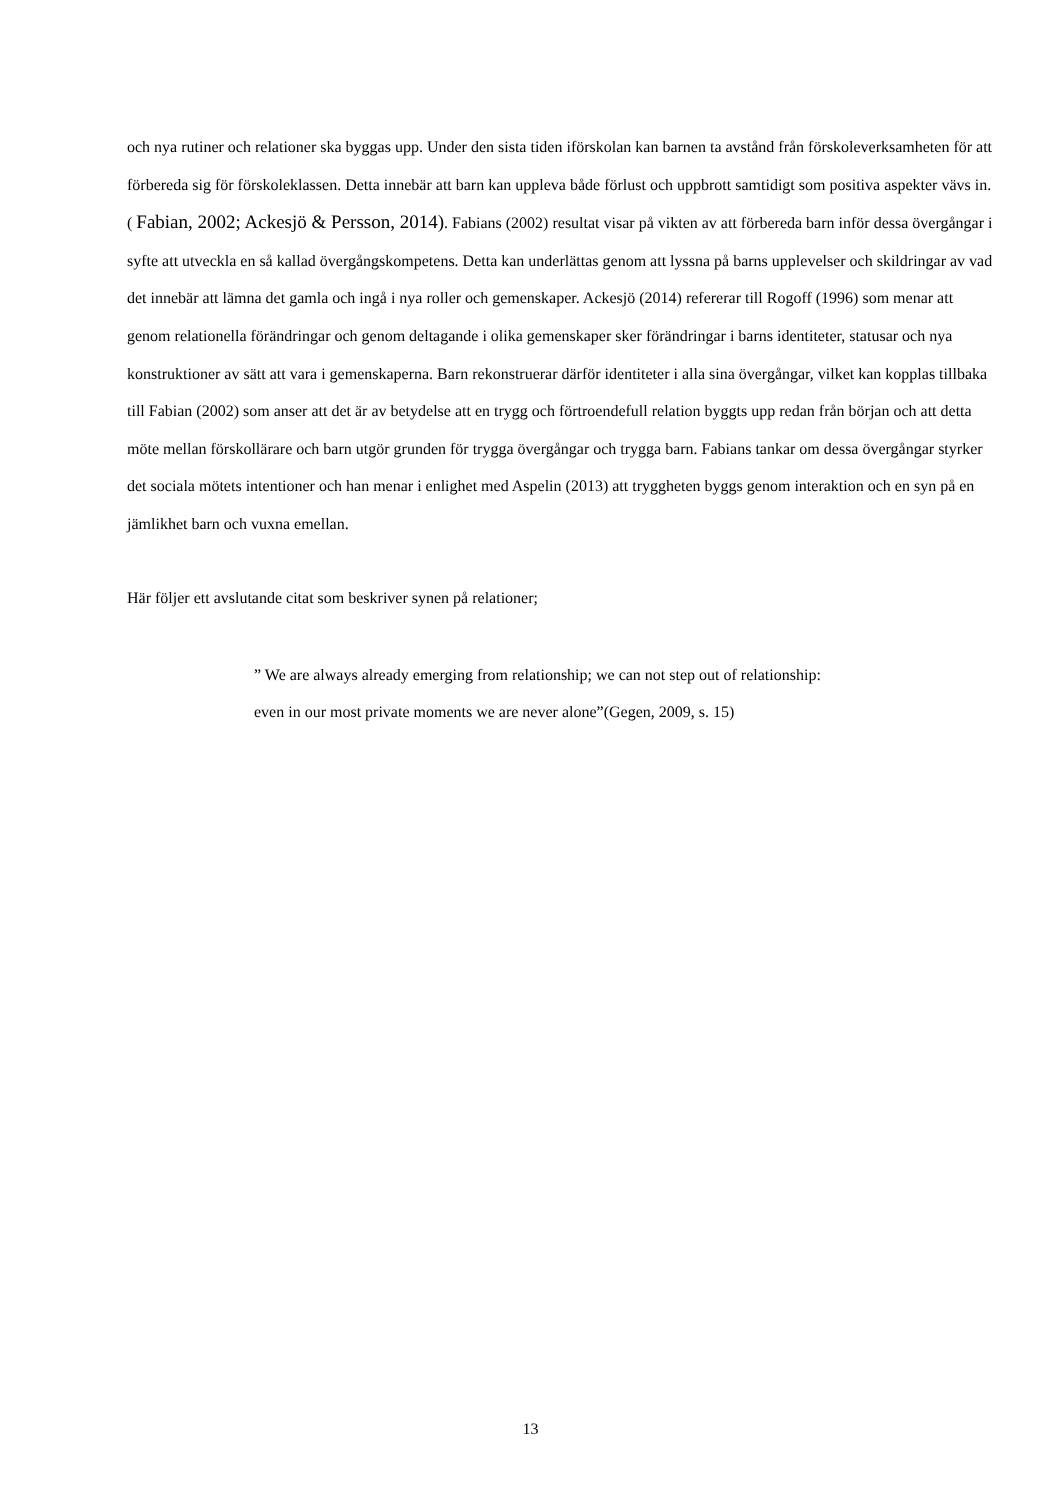och nya rutiner och relationer ska byggas upp. Under den sista tiden iförskolan kan barnen ta avstånd från förskoleverksamheten för att förbereda sig för förskoleklassen. Detta innebär att barn kan uppleva både förlust och uppbrott samtidigt som positiva aspekter vävs in. ( Fabian, 2002; Ackesjö & Persson, 2014). Fabians (2002) resultat visar på vikten av att förbereda barn inför dessa övergångar i syfte att utveckla en så kallad övergångskompetens. Detta kan underlättas genom att lyssna på barns upplevelser och skildringar av vad det innebär att lämna det gamla och ingå i nya roller och gemenskaper. Ackesjö (2014) refererar till Rogoff (1996) som menar att genom relationella förändringar och genom deltagande i olika gemenskaper sker förändringar i barns identiteter, statusar och nya konstruktioner av sätt att vara i gemenskaperna. Barn rekonstruerar därför identiteter i alla sina övergångar, vilket kan kopplas tillbaka till Fabian (2002) som anser att det är av betydelse att en trygg och förtroendefull relation byggts upp redan från början och att detta möte mellan förskollärare och barn utgör grunden för trygga övergångar och trygga barn. Fabians tankar om dessa övergångar styrker det sociala mötets intentioner och han menar i enlighet med Aspelin (2013) att tryggheten byggs genom interaktion och en syn på en jämlikhet barn och vuxna emellan.
Här följer ett avslutande citat som beskriver synen på relationer;
” We are always already emerging from relationship; we can not step out of relationship: even in our most private moments we are never alone”(Gegen, 2009, s. 15)
13